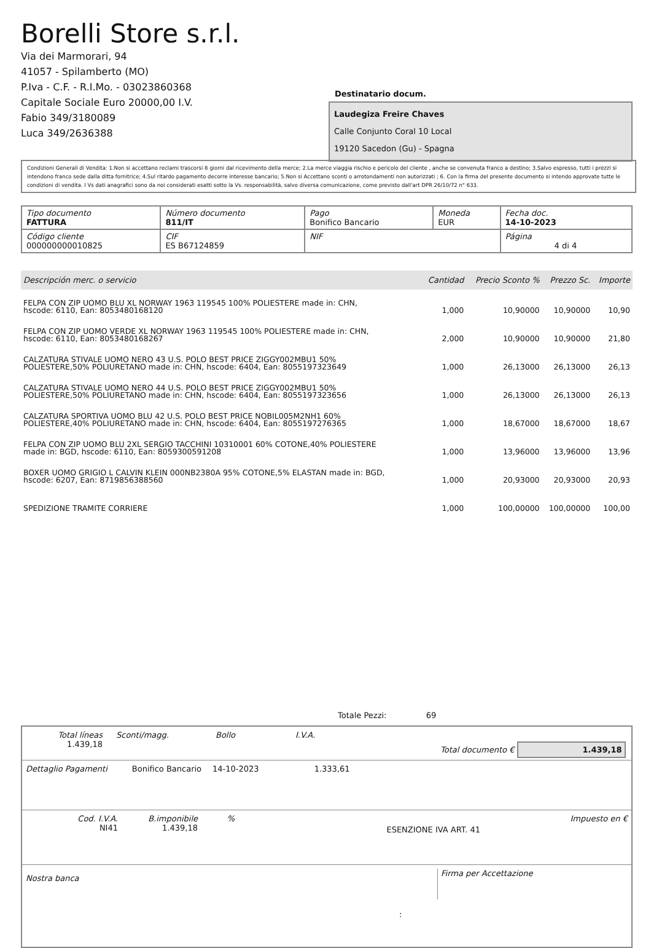Borelli Store s.r.l.
Via dei Marmorari, 94
41057 - Spilamberto (MO)
P.Iva - C.F. - R.I.Mo. - 03023860368
Capitale Sociale Euro 20000,00 I.V.
Fabio 349/3180089
Luca 349/2636388
Destinatario docum.
Laudegiza Freire Chaves
Calle Conjunto Coral 10 Local
19120 Sacedon (Gu) - Spagna
Condizioni Generali di Vendita: 1.Non si accettano reclami trascorsi 8 giorni dal ricevimento della merce; 2.La merce viaggia rischio e pericolo del cliente , anche se convenuta franco a destino; 3.Salvo espresso, tutti i prezzi si intendono franco sede dalla ditta fornitrice; 4.Sul ritardo pagamento decorre interesse bancario; 5.Non si Accettano sconti o arrotondamenti non autorizzati ; 6. Con la firma del presente documento si intendo approvate tutte le condizioni di vendita. I Vs dati anagrafici sono da noi considerati esatti sotto la Vs. responsabilità, salvo diversa comunicazione, come previsto dall'art DPR 26/10/72 n° 633.
| Tipo documento FATTURA | Número documento 811/IT | Pago Bonifico Bancario | Moneda EUR | Fecha doc. 14-10-2023 |
| Código cliente 000000000010825 | CIF ES B67124859 | NIF | | Página 4 di 4 |
| Descripción merc. o servicio | Cantidad | Precio Sconto % | Prezzo Sc. | Importe |
| --- | --- | --- | --- | --- |
| FELPA CON ZIP UOMO BLU XL NORWAY 1963 119545 100% POLIESTERE made in: CHN, hscode: 6110, Ean: 8053480168120 | 1,000 | 10,90000 | 10,90000 | 10,90 |
| FELPA CON ZIP UOMO VERDE XL NORWAY 1963 119545 100% POLIESTERE made in: CHN, hscode: 6110, Ean: 8053480168267 | 2,000 | 10,90000 | 10,90000 | 21,80 |
| CALZATURA STIVALE UOMO NERO 43 U.S. POLO BEST PRICE ZIGGY002MBU1 50% POLIESTERE,50% POLIURETANO made in: CHN, hscode: 6404, Ean: 8055197323649 | 1,000 | 26,13000 | 26,13000 | 26,13 |
| CALZATURA STIVALE UOMO NERO 44 U.S. POLO BEST PRICE ZIGGY002MBU1 50% POLIESTERE,50% POLIURETANO made in: CHN, hscode: 6404, Ean: 8055197323656 | 1,000 | 26,13000 | 26,13000 | 26,13 |
| CALZATURA SPORTIVA UOMO BLU 42 U.S. POLO BEST PRICE NOBIL005M2NH1 60% POLIESTERE,40% POLIURETANO made in: CHN, hscode: 6404, Ean: 8055197276365 | 1,000 | 18,67000 | 18,67000 | 18,67 |
| FELPA CON ZIP UOMO BLU 2XL SERGIO TACCHINI 10310001 60% COTONE,40% POLIESTERE made in: BGD, hscode: 6110, Ean: 8059300591208 | 1,000 | 13,96000 | 13,96000 | 13,96 |
| BOXER UOMO GRIGIO L CALVIN KLEIN 000NB2380A 95% COTONE,5% ELASTAN made in: BGD, hscode: 6207, Ean: 8719856388560 | 1,000 | 20,93000 | 20,93000 | 20,93 |
| SPEDIZIONE TRAMITE CORRIERE | 1,000 | 100,00000 | 100,00000 | 100,00 |
Totale Pezzi: 69
Total líneas
1.439,18
Sconti/magg. Bollo I.V.A.
Total documento € 1.439,18
Dettaglio Pagamenti Bonifico Bancario 14-10-2023 1.333,61
Cod. I.V.A.
NI41
B.imponibile
1.439,18
%
ESENZIONE IVA ART. 41
Impuesto en €
Nostra banca
Firma per Accettazione
: